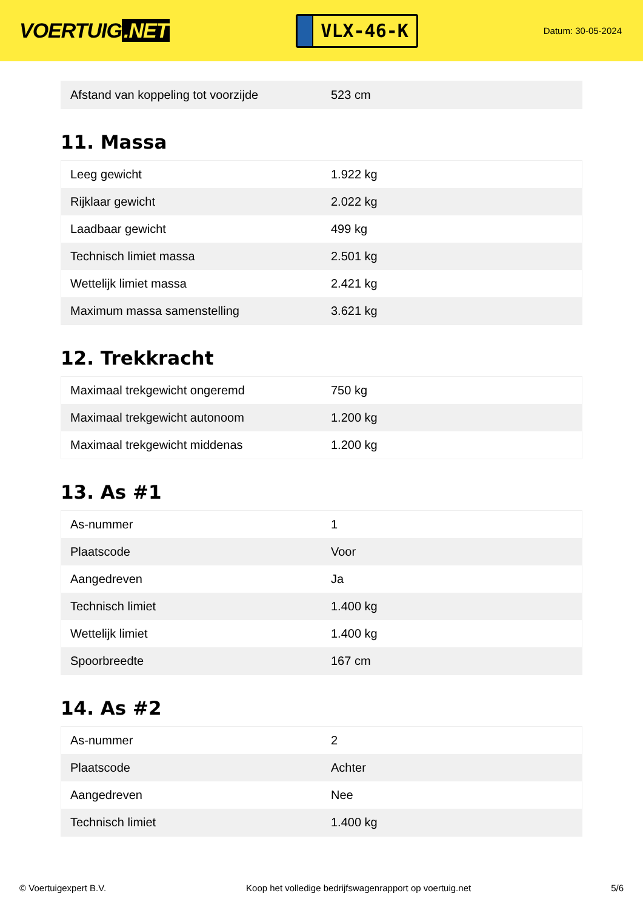VOERTUIG.NET
VLX-46-K
Datum: 30-05-2024
| Afstand van koppeling tot voorzijde | 523 cm |
11. Massa
| Leeg gewicht | 1.922 kg |
| Rijklaar gewicht | 2.022 kg |
| Laadbaar gewicht | 499 kg |
| Technisch limiet massa | 2.501 kg |
| Wettelijk limiet massa | 2.421 kg |
| Maximum massa samenstelling | 3.621 kg |
12. Trekkracht
| Maximaal trekgewicht ongeremd | 750 kg |
| Maximaal trekgewicht autonoom | 1.200 kg |
| Maximaal trekgewicht middenas | 1.200 kg |
13. As #1
| As-nummer | 1 |
| Plaatscode | Voor |
| Aangedreven | Ja |
| Technisch limiet | 1.400 kg |
| Wettelijk limiet | 1.400 kg |
| Spoorbreedte | 167 cm |
14. As #2
| As-nummer | 2 |
| Plaatscode | Achter |
| Aangedreven | Nee |
| Technisch limiet | 1.400 kg |
© Voertuigexpert B.V. Koop het volledige bedrijfswagenrapport op voertuig.net 5/6